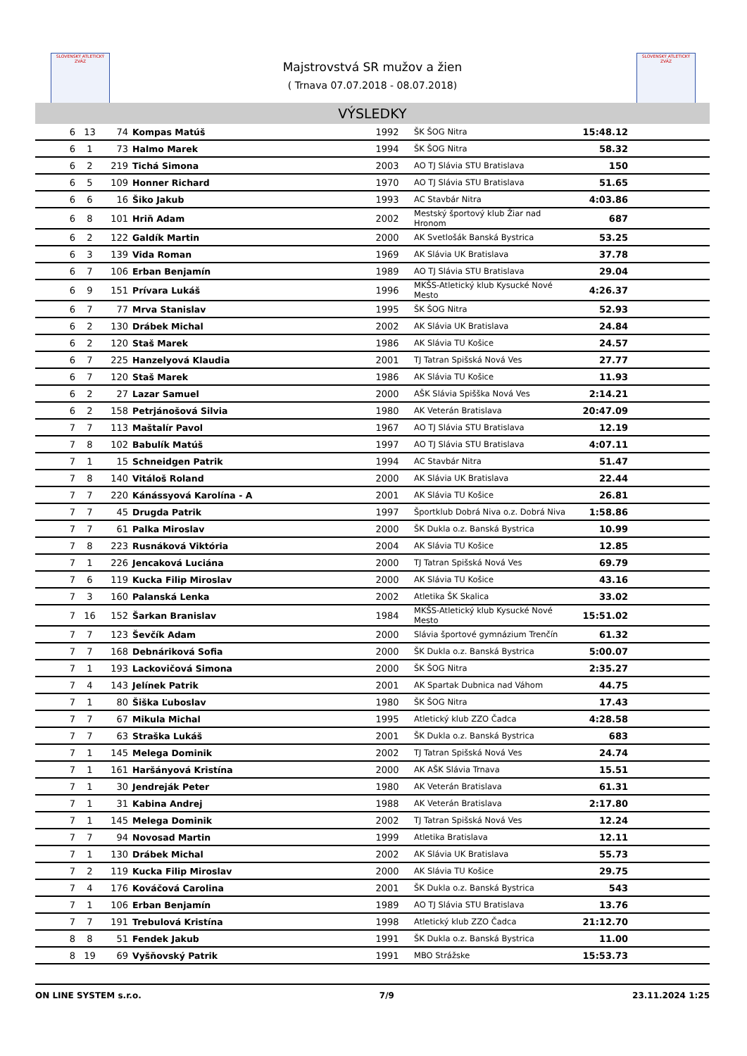SLOVENSKÝ ATLETICKÝ ZVÄZ
SLOVENSKÝ ATLETICKÝ ZVÄZ
Majstrovstvá SR mužov a žien
( Trnava 07.07.2018 - 08.07.2018)
VÝSLEDKY
| 6 | 13 | 74 | Kompas Matúš | 1992 | ŠK ŠOG Nitra | 15:48.12 | |
| 6 | 1 | 73 | Halmo Marek | 1994 | ŠK ŠOG Nitra | 58.32 | |
| 6 | 2 | 219 | Tichá Simona | 2003 | AO TJ Slávia STU Bratislava | 150 | |
| 6 | 5 | 109 | Honner Richard | 1970 | AO TJ Slávia STU Bratislava | 51.65 | |
| 6 | 6 | 16 | Šiko Jakub | 1993 | AC Stavbár Nitra | 4:03.86 | |
| 6 | 8 | 101 | Hriň Adam | 2002 | Mestský športový klub Žiar nad Hronom | 687 | |
| 6 | 2 | 122 | Galdík Martin | 2000 | AK Svetlošák Banská Bystrica | 53.25 | |
| 6 | 3 | 139 | Vida Roman | 1969 | AK Slávia UK Bratislava | 37.78 | |
| 6 | 7 | 106 | Erban Benjamín | 1989 | AO TJ Slávia STU Bratislava | 29.04 | |
| 6 | 9 | 151 | Prívara Lukáš | 1996 | MKŠS-Atletický klub Kysucké Nové Mesto | 4:26.37 | |
| 6 | 7 | 77 | Mrva Stanislav | 1995 | ŠK ŠOG Nitra | 52.93 | |
| 6 | 2 | 130 | Drábek Michal | 2002 | AK Slávia UK Bratislava | 24.84 | |
| 6 | 2 | 120 | Staš Marek | 1986 | AK Slávia TU Košice | 24.57 | |
| 6 | 7 | 225 | Hanzelyová Klaudia | 2001 | TJ Tatran Spišská Nová Ves | 27.77 | |
| 6 | 7 | 120 | Staš Marek | 1986 | AK Slávia TU Košice | 11.93 | |
| 6 | 2 | 27 | Lazar Samuel | 2000 | AŠK Slávia Spišška Nová Ves | 2:14.21 | |
| 6 | 2 | 158 | Petrjánošová Silvia | 1980 | AK Veterán Bratislava | 20:47.09 | |
| 7 | 7 | 113 | Maštalír Pavol | 1967 | AO TJ Slávia STU Bratislava | 12.19 | |
| 7 | 8 | 102 | Babulík Matúš | 1997 | AO TJ Slávia STU Bratislava | 4:07.11 | |
| 7 | 1 | 15 | Schneidgen Patrik | 1994 | AC Stavbár Nitra | 51.47 | |
| 7 | 8 | 140 | Vitáloš Roland | 2000 | AK Slávia UK Bratislava | 22.44 | |
| 7 | 7 | 220 | Kánássyová Karolína - A | 2001 | AK Slávia TU Košice | 26.81 | |
| 7 | 7 | 45 | Drugda Patrik | 1997 | Športklub Dobrá Niva o.z. Dobrá Niva | 1:58.86 | |
| 7 | 7 | 61 | Palka Miroslav | 2000 | ŠK Dukla o.z. Banská Bystrica | 10.99 | |
| 7 | 8 | 223 | Rusnáková Viktória | 2004 | AK Slávia TU Košice | 12.85 | |
| 7 | 1 | 226 | Jencaková Luciána | 2000 | TJ Tatran Spišská Nová Ves | 69.79 | |
| 7 | 6 | 119 | Kucka Filip Miroslav | 2000 | AK Slávia TU Košice | 43.16 | |
| 7 | 3 | 160 | Palanská Lenka | 2002 | Atletika ŠK Skalica | 33.02 | |
| 7 | 16 | 152 | Šarkan Branislav | 1984 | MKŠS-Atletický klub Kysucké Nové Mesto | 15:51.02 | |
| 7 | 7 | 123 | Ševčík Adam | 2000 | Slávia športové gymnázium Trenčín | 61.32 | |
| 7 | 7 | 168 | Debnáriková Sofia | 2000 | ŠK Dukla o.z. Banská Bystrica | 5:00.07 | |
| 7 | 1 | 193 | Lackovičová Simona | 2000 | ŠK ŠOG Nitra | 2:35.27 | |
| 7 | 4 | 143 | Jelínek Patrik | 2001 | AK Spartak Dubnica nad Váhom | 44.75 | |
| 7 | 1 | 80 | Šiška Ľuboslav | 1980 | ŠK ŠOG Nitra | 17.43 | |
| 7 | 7 | 67 | Mikula Michal | 1995 | Atletický klub ZZO Čadca | 4:28.58 | |
| 7 | 7 | 63 | Straška Lukáš | 2001 | ŠK Dukla o.z. Banská Bystrica | 683 | |
| 7 | 1 | 145 | Melega Dominik | 2002 | TJ Tatran Spišská Nová Ves | 24.74 | |
| 7 | 1 | 161 | Haršányová Kristína | 2000 | AK AŠK Slávia Trnava | 15.51 | |
| 7 | 1 | 30 | Jendreják Peter | 1980 | AK Veterán Bratislava | 61.31 | |
| 7 | 1 | 31 | Kabina Andrej | 1988 | AK Veterán Bratislava | 2:17.80 | |
| 7 | 1 | 145 | Melega Dominik | 2002 | TJ Tatran Spišská Nová Ves | 12.24 | |
| 7 | 7 | 94 | Novosad Martin | 1999 | Atletika Bratislava | 12.11 | |
| 7 | 1 | 130 | Drábek Michal | 2002 | AK Slávia UK Bratislava | 55.73 | |
| 7 | 2 | 119 | Kucka Filip Miroslav | 2000 | AK Slávia TU Košice | 29.75 | |
| 7 | 4 | 176 | Kováčová Carolina | 2001 | ŠK Dukla o.z. Banská Bystrica | 543 | |
| 7 | 1 | 106 | Erban Benjamín | 1989 | AO TJ Slávia STU Bratislava | 13.76 | |
| 7 | 7 | 191 | Trebulová Kristína | 1998 | Atletický klub ZZO Čadca | 21:12.70 | |
| 8 | 8 | 51 | Fendek Jakub | 1991 | ŠK Dukla o.z. Banská Bystrica | 11.00 | |
| 8 | 19 | 69 | Vyšňovský Patrik | 1991 | MBO Strážske | 15:53.73 | |
ON LINE SYSTEM s.r.o. 7/9 23.11.2024 1:25